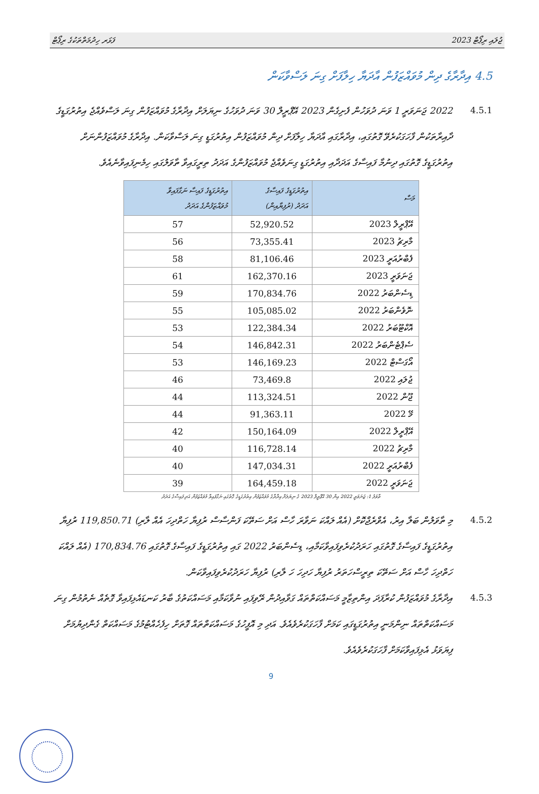ފަޅަރ ހިދުމަތްތަކުގެ ރިޕޯޓް ޖުލައި ރިޕޯޓް 2023
4.5 އިދާރާގެ ދިން މުވައްޒަފުން އާދަޔާ ހިލާފަށް ގިނަ ލަސްވާކަން
4.5.1 2022 ޖަނަވަރީ 1 ވަނަ ދުވަހުން ފެށިގެން 2023 އޭޕްރީލް 30 ވަނަ ދުވަހުގެ ނިޔަލަށް އިދާރާގެ މުވައްޒަފުން ގިނަ ލަސްވެއްޖެ އިތުރުގަޑީގެ ދާއިރާތަކުން ފާހަގަކުރެވޭ ގޮތުގައި، އިދާރާގައި އާދަޔާ ހިލާފަށް ދިން މުވައްޒަފުން އިތުރުގަޑީ ގިނަ ލަސްވާކަން. އިދާރާގެ މުވައްޒަފުންނަށް އިތުރުގަޑީގެ ގޮތުގައި ދިނުމާ ފައިސާގެ އަދަދާއި އިތުރުގަޑީ ގިނަވެއްޖެ މުވައްޒަފުންގެ އަދަދު ތިރީގައިވާ ތާވަލުގައި ހިމެނިފައިވާނެއެވެ.
| މަސް | އިތުރުގަޑީގެ ފައިސާގެ އަދަދު (ރުފިޔާއިން) | އިތުރުގަޑީގެ ފައިސާ ނަގާފައިވާ މުވައްޒަފުންގެ އަދަދު |
| --- | --- | --- |
| އޭޕްރީލް 2023 | 52,920.52 | 57 |
| މާރިޗު 2023 | 73,355.41 | 56 |
| ފެބްރުއަރީ 2023 | 81,106.46 | 58 |
| ޖަނަވަރީ 2023 | 162,370.16 | 61 |
| ޑިސެންބަރު 2022 | 170,834.76 | 59 |
| ނޮވެންބަރު 2022 | 105,085.02 | 55 |
| އޮކްޓޫބަރު 2022 | 122,384.34 | 53 |
| ސެޕްޓެންބަރު 2022 | 146,842.31 | 54 |
| އޯގަސްޓް 2022 | 146,169.23 | 53 |
| ޖުލައި 2022 | 73,469.8 | 46 |
| ޖޫން 2022 | 113,324.51 | 44 |
| މޭ 2022 | 91,363.11 | 44 |
| އޭޕްރީލް 2022 | 150,164.09 | 42 |
| މާރިޗު 2022 | 116,728.14 | 40 |
| ފެބްރުއަރީ 2022 | 147,034.31 | 40 |
| ޖަނަވަރީ 2022 | 164,459.18 | 39 |
ތާވަލު 1: ޖަނަވަރީ 2022 އިން 30 އޭޕްރީލް 2023 ގެ ނިޔަލަށް އިދާރާގެ މުވައްޒަފުން އިތުރުގަޑީގެ ގޮތުގައި ނަގާފައިވާ މުވައްޒަފުން އަދި ފައިސާގެ އަދަދު
4.5.2 މި ތާވަލުން ބަލާ އިރު، އެވްރެޖްކޮށް (އެއް ލައްކަ ނަވާރަ ހާސް އަށް ސަތޭކަ ފަންސާސް ރުފިޔާ ހަތްދިހަ އެއް ލާރި) 119,850.71 ރުފިޔާ އިތުރުގަޑީގެ ފައިސާގެ ގޮތުގައި ހަރަދުކުރެވިފައިވާކަމާއި، ޑިސެންބަރު 2022 ގައި އިތުރުގަޑީގެ ފައިސާގެ ގޮތުގައި 170,834.76 (އެއް ލައްކަ ހަތްދިހަ ހާސް އަށް ސަތޭކަ ތިރީސްހަތަރު ރުފިޔާ ހަދިހަ ހަ ލާރި) ރުފިޔާ ހަރަދުކުރެވިފައިވާކަން.
4.5.3 އިދާރާގެ މުވައްޒަފުން ކުރާފަދަ އިންތިޒާމީ މަސައްކަތްތައް ގަވާއިދުން ރޭވިފައި ނުވާކަމާއި މަސައްކަތުގެ ބާރު ކަނޑައެޅިފައިވާ ގޮތެއް ނެތުމުން ގިނަ މަސައްކަތްތައް ނިންމަނީ އިތުރުގަޑީގައި ކަމަށް ފާހަގަކުރެވެއެވެ. އަދި މި އޮފީހުގެ މަސައްކަތްތައް ގޮތަށް ހިފެހެއްޓުމުގެ މަސައްކަތް ގެންދިޔުމަށް ފިޔަވަޅު އެޅިފައިވާކަމަށް ފާހަގަކުރެވެއެވެ.
9